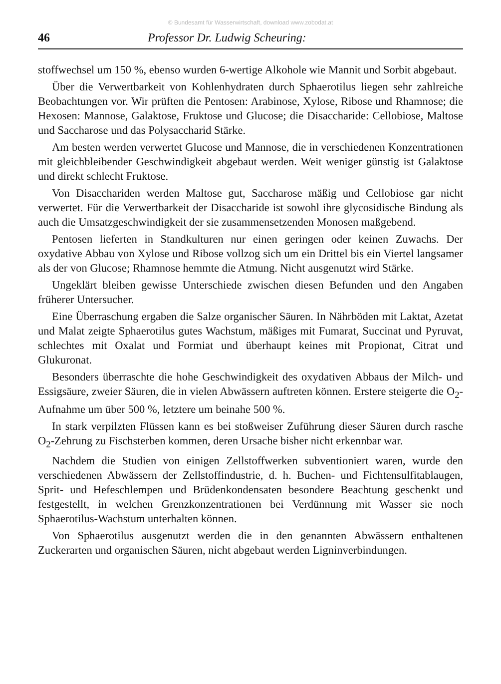© Bundesamt für Wasserwirtschaft, download www.zobodat.at
46 Professor Dr. Ludwig Scheuring:
stoffwechsel um 150 %, ebenso wurden 6-wertige Alkohole wie Mannit und Sorbit abgebaut.
Über die Verwertbarkeit von Kohlenhydraten durch Sphaerotilus liegen sehr zahlreiche Beobachtungen vor. Wir prüften die Pentosen: Arabinose, Xylose, Ribose und Rhamnose; die Hexosen: Mannose, Galaktose, Fruktose und Glucose; die Disaccharide: Cellobiose, Maltose und Saccharose und das Polysaccharid Stärke.
Am besten werden verwertet Glucose und Mannose, die in verschiedenen Konzentrationen mit gleichbleibender Geschwindigkeit abgebaut werden. Weit weniger günstig ist Galaktose und direkt schlecht Fruktose.
Von Disacchariden werden Maltose gut, Saccharose mäßig und Cellobiose gar nicht verwertet. Für die Verwertbarkeit der Disaccharide ist sowohl ihre glycosidische Bindung als auch die Umsatzgeschwindigkeit der sie zusammensetzenden Monosen maßgebend.
Pentosen lieferten in Standkulturen nur einen geringen oder keinen Zuwachs. Der oxydative Abbau von Xylose und Ribose vollzog sich um ein Drittel bis ein Viertel langsamer als der von Glucose; Rhamnose hemmte die Atmung. Nicht ausgenutzt wird Stärke.
Ungeklärt bleiben gewisse Unterschiede zwischen diesen Befunden und den Angaben früherer Untersucher.
Eine Überraschung ergaben die Salze organischer Säuren. In Nährböden mit Laktat, Azetat und Malat zeigte Sphaerotilus gutes Wachstum, mäßiges mit Fumarat, Succinat und Pyruvat, schlechtes mit Oxalat und Formiat und überhaupt keines mit Propionat, Citrat und Glukuronat.
Besonders überraschte die hohe Geschwindigkeit des oxydativen Abbaus der Milch- und Essigsäure, zweier Säuren, die in vielen Abwässern auftreten können. Erstere steigerte die O<sub>2</sub>-Aufnahme um über 500 %, letztere um beinahe 500 %.
In stark verpilzten Flüssen kann es bei stoßweiser Zuführung dieser Säuren durch rasche O<sub>2</sub>-Zehrung zu Fischsterben kommen, deren Ursache bisher nicht erkennbar war.
Nachdem die Studien von einigen Zellstoffwerken subventioniert waren, wurde den verschiedenen Abwässern der Zellstoffindustrie, d. h. Buchen- und Fichtensulfitablaugen, Sprit- und Hefeschlempen und Brüdenkondensaten besondere Beachtung geschenkt und festgestellt, in welchen Grenzkonzentrationen bei Verdünnung mit Wasser sie noch Sphaerotilus-Wachstum unterhalten können.
Von Sphaerotilus ausgenutzt werden die in den genannten Abwässern enthaltenen Zuckerarten und organischen Säuren, nicht abgebaut werden Ligninverbindungen.